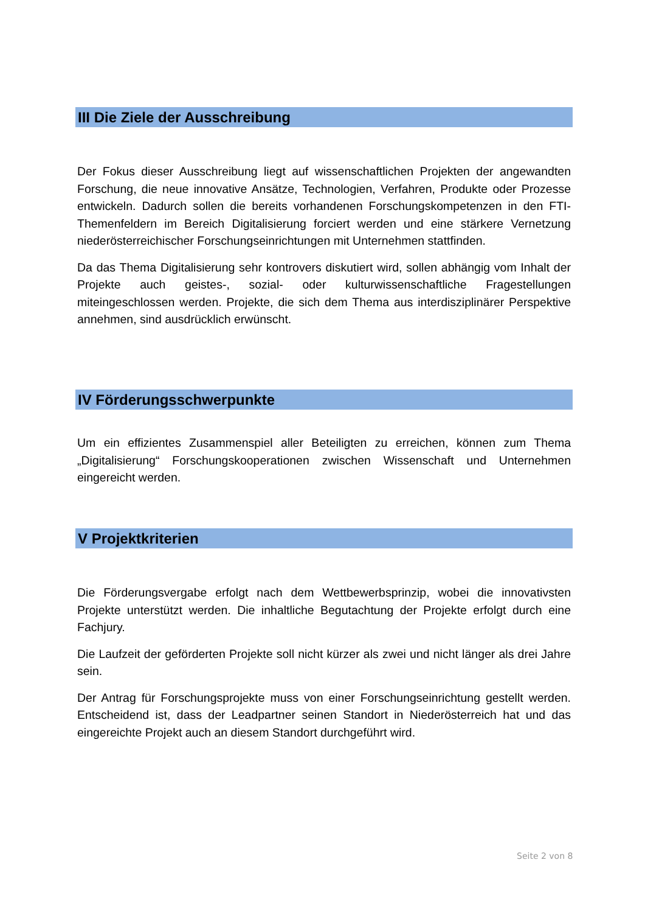III Die Ziele der Ausschreibung
Der Fokus dieser Ausschreibung liegt auf wissenschaftlichen Projekten der angewandten Forschung, die neue innovative Ansätze, Technologien, Verfahren, Produkte oder Prozesse entwickeln. Dadurch sollen die bereits vorhandenen Forschungskompetenzen in den FTI-Themenfeldern im Bereich Digitalisierung forciert werden und eine stärkere Vernetzung niederösterreichischer Forschungseinrichtungen mit Unternehmen stattfinden.
Da das Thema Digitalisierung sehr kontrovers diskutiert wird, sollen abhängig vom Inhalt der Projekte auch geistes-, sozial- oder kulturwissenschaftliche Fragestellungen miteingeschlossen werden. Projekte, die sich dem Thema aus interdisziplinärer Perspektive annehmen, sind ausdrücklich erwünscht.
IV Förderungsschwerpunkte
Um ein effizientes Zusammenspiel aller Beteiligten zu erreichen, können zum Thema „Digitalisierung“ Forschungskooperationen zwischen Wissenschaft und Unternehmen eingereicht werden.
V Projektkriterien
Die Förderungsvergabe erfolgt nach dem Wettbewerbsprinzip, wobei die innovativsten Projekte unterstützt werden. Die inhaltliche Begutachtung der Projekte erfolgt durch eine Fachjury.
Die Laufzeit der geförderten Projekte soll nicht kürzer als zwei und nicht länger als drei Jahre sein.
Der Antrag für Forschungsprojekte muss von einer Forschungseinrichtung gestellt werden. Entscheidend ist, dass der Leadpartner seinen Standort in Niederösterreich hat und das eingereichte Projekt auch an diesem Standort durchgeführt wird.
Seite 2 von 8